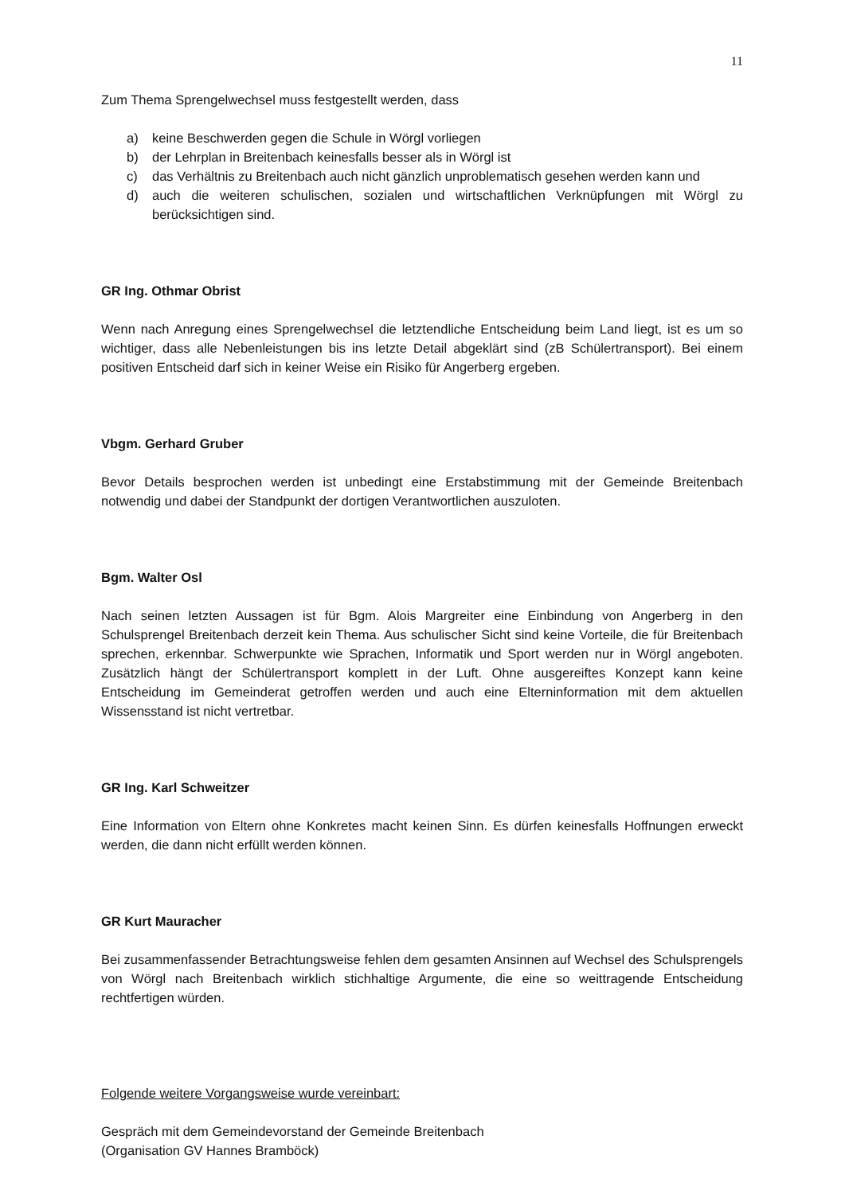11
Zum Thema Sprengelwechsel muss festgestellt werden, dass
a) keine Beschwerden gegen die Schule in Wörgl vorliegen
b) der Lehrplan in Breitenbach keinesfalls besser als in Wörgl ist
c) das Verhältnis zu Breitenbach auch nicht gänzlich unproblematisch gesehen werden kann und
d) auch die weiteren schulischen, sozialen und wirtschaftlichen Verknüpfungen mit Wörgl zu berücksichtigen sind.
GR Ing. Othmar Obrist
Wenn nach Anregung eines Sprengelwechsel die letztendliche Entscheidung beim Land liegt, ist es um so wichtiger, dass alle Nebenleistungen bis ins letzte Detail abgeklärt sind (zB Schülertransport). Bei einem positiven Entscheid darf sich in keiner Weise ein Risiko für Angerberg ergeben.
Vbgm. Gerhard Gruber
Bevor Details besprochen werden ist unbedingt eine Erstabstimmung mit der Gemeinde Breitenbach notwendig und dabei der Standpunkt der dortigen Verantwortlichen auszuloten.
Bgm. Walter Osl
Nach seinen letzten Aussagen ist für Bgm. Alois Margreiter eine Einbindung von Angerberg in den Schulsprengel Breitenbach derzeit kein Thema. Aus schulischer Sicht sind keine Vorteile, die für Breitenbach sprechen, erkennbar. Schwerpunkte wie Sprachen, Informatik und Sport werden nur in Wörgl angeboten. Zusätzlich hängt der Schülertransport komplett in der Luft. Ohne ausgereiftes Konzept kann keine Entscheidung im Gemeinderat getroffen werden und auch eine Elterninformation mit dem aktuellen Wissensstand ist nicht vertretbar.
GR Ing. Karl Schweitzer
Eine Information von Eltern ohne Konkretes macht keinen Sinn. Es dürfen keinesfalls Hoffnungen erweckt werden, die dann nicht erfüllt werden können.
GR Kurt Mauracher
Bei zusammenfassender Betrachtungsweise fehlen dem gesamten Ansinnen auf Wechsel des Schulsprengels von Wörgl nach Breitenbach wirklich stichhaltige Argumente, die eine so weittragende Entscheidung rechtfertigen würden.
Folgende weitere Vorgangsweise wurde vereinbart:
Gespräch mit dem Gemeindevorstand der Gemeinde Breitenbach
(Organisation GV Hannes Bramböck)